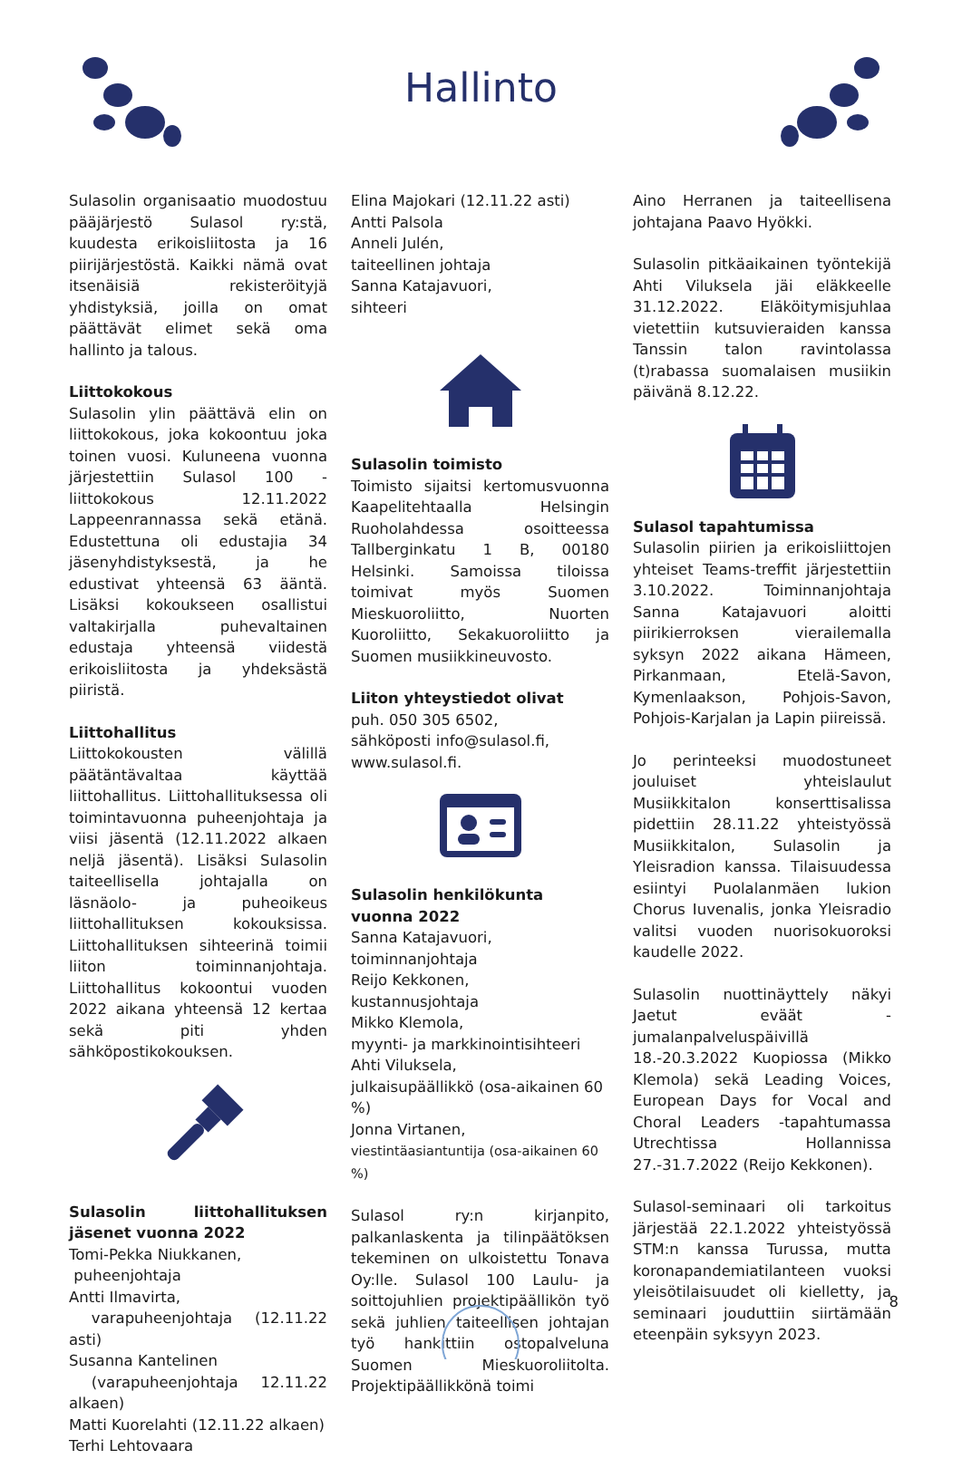Hallinto
Sulasolin organisaatio muodostuu pääjärjestö Sulasol ry:stä, kuudesta erikoisliitosta ja 16 piirijärjestöstä. Kaikki nämä ovat itsenäisiä rekisteröityjä yhdistyksiä, joilla on omat päättävät elimet sekä oma hallinto ja talous.
Liittokokous
Sulasolin ylin päättävä elin on liittokokous, joka kokoontuu joka toinen vuosi. Kuluneena vuonna järjestettiin Sulasol 100 -liittokokous 12.11.2022 Lappeenrannassa sekä etänä. Edustettuna oli edustajia 34 jäsenyhdistyksestä, ja he edustivat yhteensä 63 ääntä. Lisäksi kokoukseen osallistui valtakirjalla puhevaltainen edustaja yhteensä viidestä erikoisliitosta ja yhdeksästä piiristä.
Liittohallitus
Liittokokousten välillä päätäntävaltaa käyttää liittohallitus. Liittohallituksessa oli toimintavuonna puheenjohtaja ja viisi jäsentä (12.11.2022 alkaen neljä jäsentä). Lisäksi Sulasolin taiteellisella johtajalla on läsnäolo- ja puheoikeus liittohallituksen kokouksissa. Liittohallituksen sihteerinä toimii liiton toiminnanjohtaja. Liittohallitus kokoontui vuoden 2022 aikana yhteensä 12 kertaa sekä piti yhden sähköpostikokouksen.
Sulasolin liittohallituksen jäsenet vuonna 2022
Tomi-Pekka Niukkanen,
puheenjohtaja
Antti Ilmavirta,
varapuheenjohtaja (12.11.22 asti)
Susanna Kantelinen
(varapuheenjohtaja 12.11.22 alkaen)
Matti Kuorelahti (12.11.22 alkaen)
Terhi Lehtovaara
Elina Majokari (12.11.22 asti)
Antti Palsola
Anneli Julén,
taiteellinen johtaja
Sanna Katajavuori,
sihteeri
Sulasolin toimisto
Toimisto sijaitsi kertomusvuonna Kaapelitehtaalla Helsingin Ruoholahdessa osoitteessa Tallberginkatu 1 B, 00180 Helsinki. Samoissa tiloissa toimivat myös Suomen Mieskuoroliitto, Nuorten Kuoroliitto, Sekakuoroliitto ja Suomen musiikkineuvosto.
Liiton yhteystiedot olivat
puh. 050 305 6502,
sähköposti info@sulasol.fi,
www.sulasol.fi.
Sulasolin henkilökunta vuonna 2022
Sanna Katajavuori,
toiminnanjohtaja
Reijo Kekkonen,
kustannusjohtaja
Mikko Klemola,
myynti- ja markkinointisihteeri
Ahti Viluksela,
julkaisupäällikkö (osa-aikainen 60 %)
Jonna Virtanen,
viestintäasiantuntija (osa-aikainen 60 %)
Sulasol ry:n kirjanpito, palkanlaskenta ja tilinpäätöksen tekeminen on ulkoistettu Tonava Oy:lle. Sulasol 100 Laulu- ja soittojuhlien projektipäällikön työ sekä juhlien taiteellisen johtajan työ hankittiin ostopalveluna Suomen Mieskuoroliitolta. Projektipäällikkönä toimi
Aino Herranen ja taiteellisena johtajana Paavo Hyökki.
Sulasolin pitkäaikainen työntekijä Ahti Viluksela jäi eläkkeelle 31.12.2022. Eläköitymisjuhlaa vietettiin kutsuvieraiden kanssa Tanssin talon ravintolassa (t)rabassa suomalaisen musiikin päivänä 8.12.22.
Sulasol tapahtumissa
Sulasolin piirien ja erikoisliittojen yhteiset Teams-treffit järjestettiin 3.10.2022. Toiminnanjohtaja Sanna Katajavuori aloitti piirikierroksen vierailemalla syksyn 2022 aikana Hämeen, Pirkanmaan, Etelä-Savon, Kymenlaakson, Pohjois-Savon, Pohjois-Karjalan ja Lapin piireissä.
Jo perinteeksi muodostuneet jouluiset yhteislaulut Musiikkitalon konserttisalissa pidettiin 28.11.22 yhteistyössä Musiikkitalon, Sulasolin ja Yleisradion kanssa. Tilaisuudessa esiintyi Puolalanmäen lukion Chorus Iuvenalis, jonka Yleisradio valitsi vuoden nuorisokuoroksi kaudelle 2022.
Sulasolin nuottinäyttely näkyi Jaetut eväät -jumalanpalveluspäivillä 18.-20.3.2022 Kuopiossa (Mikko Klemola) sekä Leading Voices, European Days for Vocal and Choral Leaders -tapahtumassa Utrechtissa Hollannissa 27.-31.7.2022 (Reijo Kekkonen).
Sulasol-seminaari oli tarkoitus järjestää 22.1.2022 yhteistyössä STM:n kanssa Turussa, mutta koronapandemiatilanteen vuoksi yleisötilaisuudet oli kielletty, ja seminaari jouduttiin siirtämään eteenpäin syksyyn 2023.
8